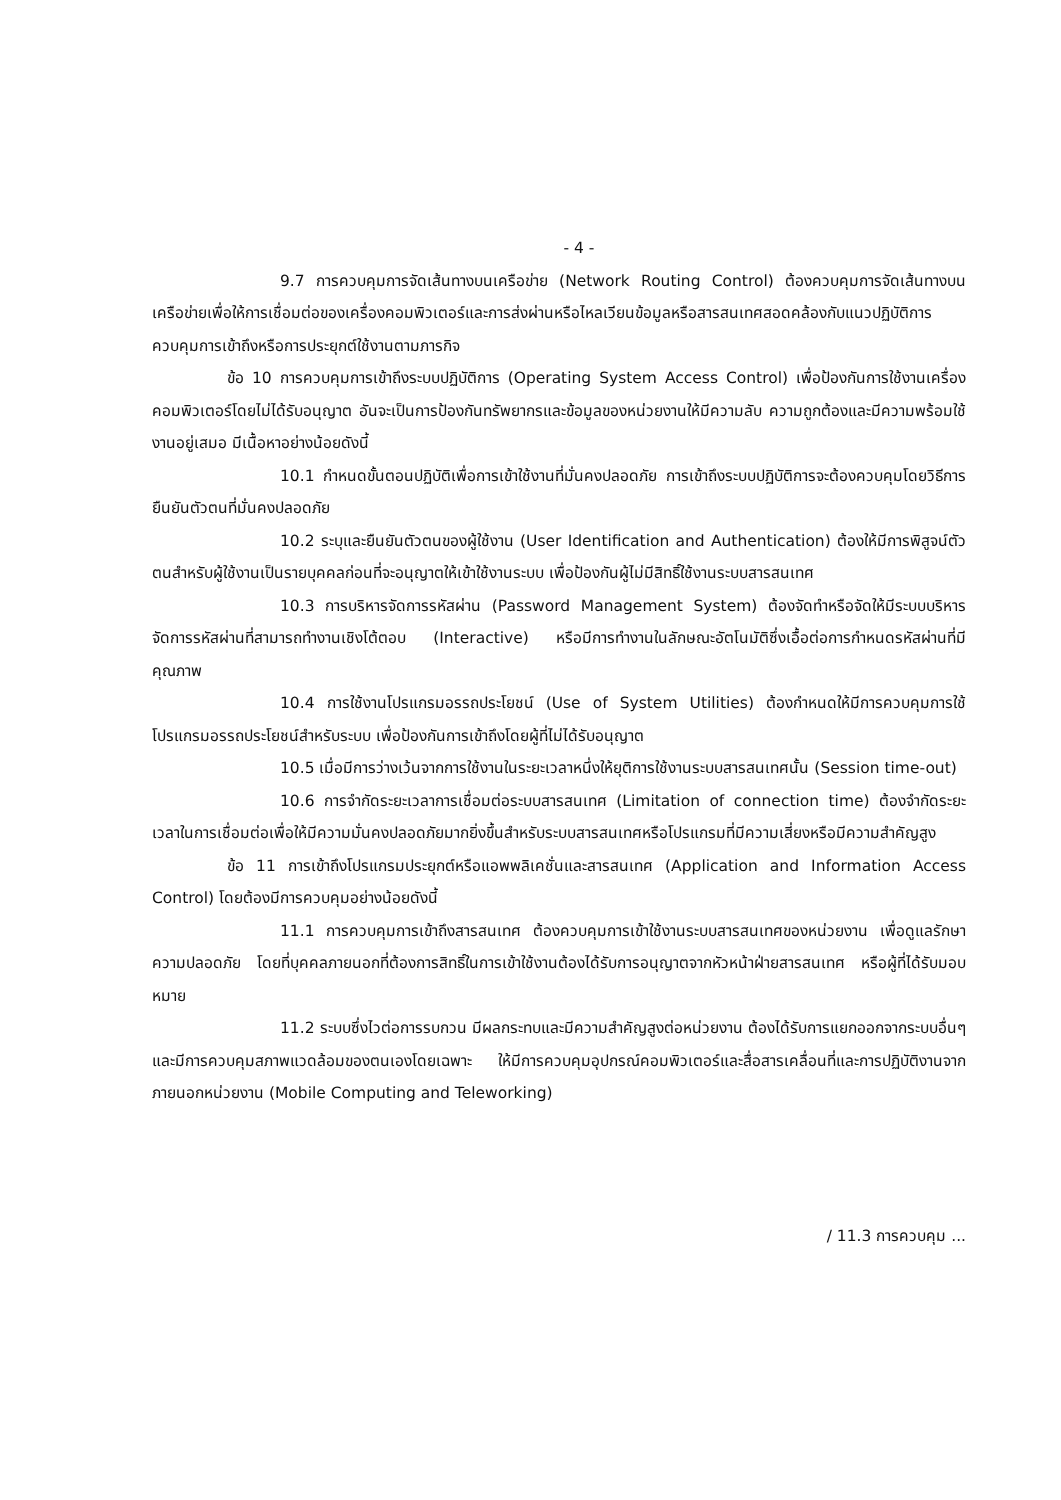- 4 -
9.7 การควบคุมการจัดเส้นทางบนเครือข่าย (Network Routing Control) ต้องควบคุมการจัดเส้นทางบนเครือข่ายเพื่อให้การเชื่อมต่อของเครื่องคอมพิวเตอร์และการส่งผ่านหรือไหลเวียนข้อมูลหรือสารสนเทศสอดคล้องกับแนวปฏิบัติการควบคุมการเข้าถึงหรือการประยุกต์ใช้งานตามภารกิจ
ข้อ 10 การควบคุมการเข้าถึงระบบปฏิบัติการ (Operating System Access Control) เพื่อป้องกันการใช้งานเครื่องคอมพิวเตอร์โดยไม่ได้รับอนุญาต อันจะเป็นการป้องกันทรัพยากรและข้อมูลของหน่วยงานให้มีความลับ ความถูกต้องและมีความพร้อมใช้งานอยู่เสมอ มีเนื้อหาอย่างน้อยดังนี้
10.1 กำหนดขั้นตอนปฏิบัติเพื่อการเข้าใช้งานที่มั่นคงปลอดภัย การเข้าถึงระบบปฏิบัติการจะต้องควบคุมโดยวิธีการยืนยันตัวตนที่มั่นคงปลอดภัย
10.2 ระบุและยืนยันตัวตนของผู้ใช้งาน (User Identification and Authentication) ต้องให้มีการพิสูจน์ตัวตนสำหรับผู้ใช้งานเป็นรายบุคคลก่อนที่จะอนุญาตให้เข้าใช้งานระบบ เพื่อป้องกันผู้ไม่มีสิทธิ์ใช้งานระบบสารสนเทศ
10.3 การบริหารจัดการรหัสผ่าน (Password Management System) ต้องจัดทำหรือจัดให้มีระบบบริหารจัดการรหัสผ่านที่สามารถทำงานเชิงโต้ตอบ (Interactive) หรือมีการทำงานในลักษณะอัตโนมัติซึ่งเอื้อต่อการกำหนดรหัสผ่านที่มีคุณภาพ
10.4 การใช้งานโปรแกรมอรรถประโยชน์ (Use of System Utilities) ต้องกำหนดให้มีการควบคุมการใช้โปรแกรมอรรถประโยชน์สำหรับระบบ เพื่อป้องกันการเข้าถึงโดยผู้ที่ไม่ได้รับอนุญาต
10.5 เมื่อมีการว่างเว้นจากการใช้งานในระยะเวลาหนึ่งให้ยุติการใช้งานระบบสารสนเทศนั้น (Session time-out)
10.6 การจำกัดระยะเวลาการเชื่อมต่อระบบสารสนเทศ (Limitation of connection time) ต้องจำกัดระยะเวลาในการเชื่อมต่อเพื่อให้มีความมั่นคงปลอดภัยมากยิ่งขึ้นสำหรับระบบสารสนเทศหรือโปรแกรมที่มีความเสี่ยงหรือมีความสำคัญสูง
ข้อ 11 การเข้าถึงโปรแกรมประยุกต์หรือแอพพลิเคชั่นและสารสนเทศ (Application and Information Access Control) โดยต้องมีการควบคุมอย่างน้อยดังนี้
11.1 การควบคุมการเข้าถึงสารสนเทศ ต้องควบคุมการเข้าใช้งานระบบสารสนเทศของหน่วยงาน เพื่อดูแลรักษาความปลอดภัย โดยที่บุคคลภายนอกที่ต้องการสิทธิ์ในการเข้าใช้งานต้องได้รับการอนุญาตจากหัวหน้าฝ่ายสารสนเทศ หรือผู้ที่ได้รับมอบหมาย
11.2 ระบบซึ่งไวต่อการรบกวน มีผลกระทบและมีความสำคัญสูงต่อหน่วยงาน ต้องได้รับการแยกออกจากระบบอื่นๆ และมีการควบคุมสภาพแวดล้อมของตนเองโดยเฉพาะ ให้มีการควบคุมอุปกรณ์คอมพิวเตอร์และสื่อสารเคลื่อนที่และการปฏิบัติงานจากภายนอกหน่วยงาน (Mobile Computing and Teleworking)
/ 11.3 การควบคุม ...